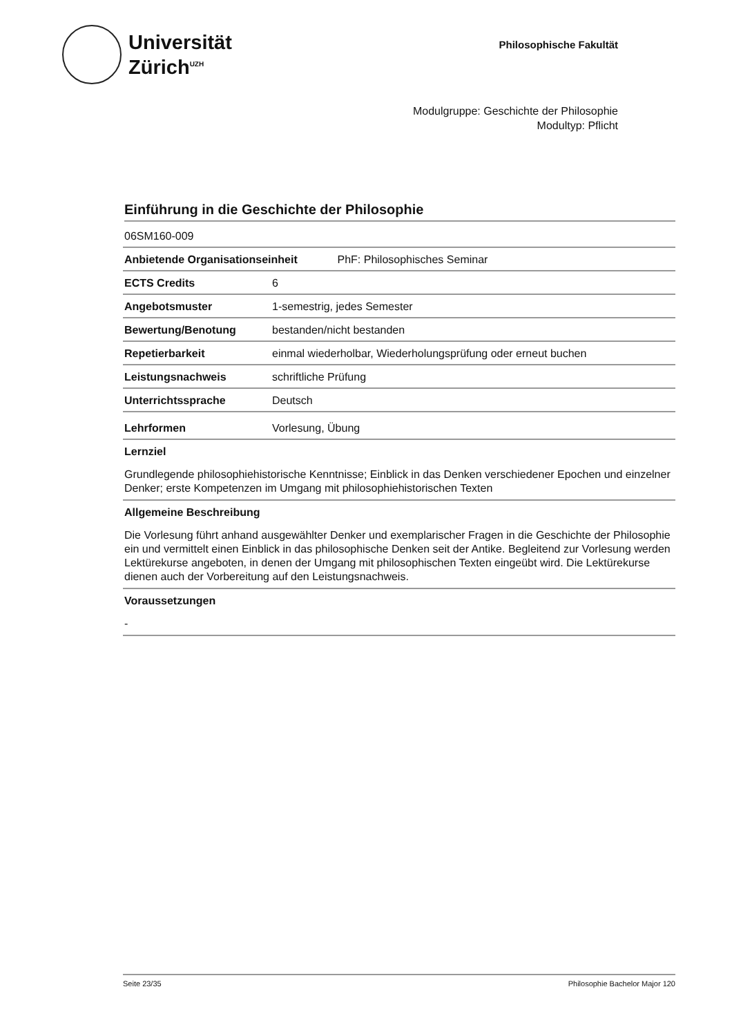Universität
Zürich<sup>UZH</sup>
Philosophische Fakultät
Modulgruppe: Geschichte der Philosophie
Modultyp: Pflicht
Einführung in die Geschichte der Philosophie
| 06SM160-009 | |
| Anbietende Organisationseinheit PhF: Philosophisches Seminar | |
| ECTS Credits | 6 |
| Angebotsmuster | 1-semestrig, jedes Semester |
| Bewertung/Benotung | bestanden/nicht bestanden |
| Repetierbarkeit | einmal wiederholbar, Wiederholungsprüfung oder erneut buchen |
| Leistungsnachweis | schriftliche Prüfung |
| Unterrichtssprache | Deutsch |
| Lehrformen | Vorlesung, Übung |
Lernziel
Grundlegende philosophiehistorische Kenntnisse; Einblick in das Denken verschiedener Epochen und einzelner Denker; erste Kompetenzen im Umgang mit philosophiehistorischen Texten
Allgemeine Beschreibung
Die Vorlesung führt anhand ausgewählter Denker und exemplarischer Fragen in die Geschichte der Philosophie ein und vermittelt einen Einblick in das philosophische Denken seit der Antike. Begleitend zur Vorlesung werden Lektürekurse angeboten, in denen der Umgang mit philosophischen Texten eingeübt wird. Die Lektürekurse dienen auch der Vorbereitung auf den Leistungsnachweis.
Voraussetzungen
-
Seite 23/35 Philosophie Bachelor Major 120